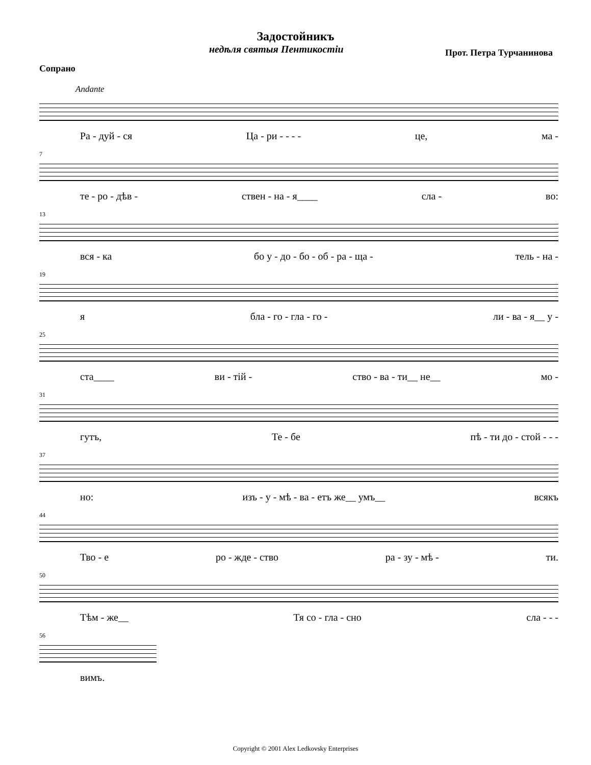Задостойникъ
недѣля святыя Пентикостіи Прот. Петра Турчанинова
Сопрано
Andante
Ра - дуй - ся Ца - ри - - - - це, ма -
7
те - ро - дѣв - ствен - на - я____ сла - во:
13
вся - ка бо у - до - бо - об - ра - ща - тель - на -
19
я бла - го - гла - го - ли - ва - я__ у -
25
ста____ ви - тій - ство - ва - ти__ не__ мо -
31
гутъ, Те - бе пѣ - ти до - стой - - -
37
но: изъ - у - мѣ - ва - етъ же__ умъ__ всякъ
44
Тво - е ро - жде - ство ра - зу - мѣ - ти.
50
Тѣм - же__ Тя со - гла - сно сла - - -
56
вимъ.
Copyright © 2001 Alex Ledkovsky Enterprises